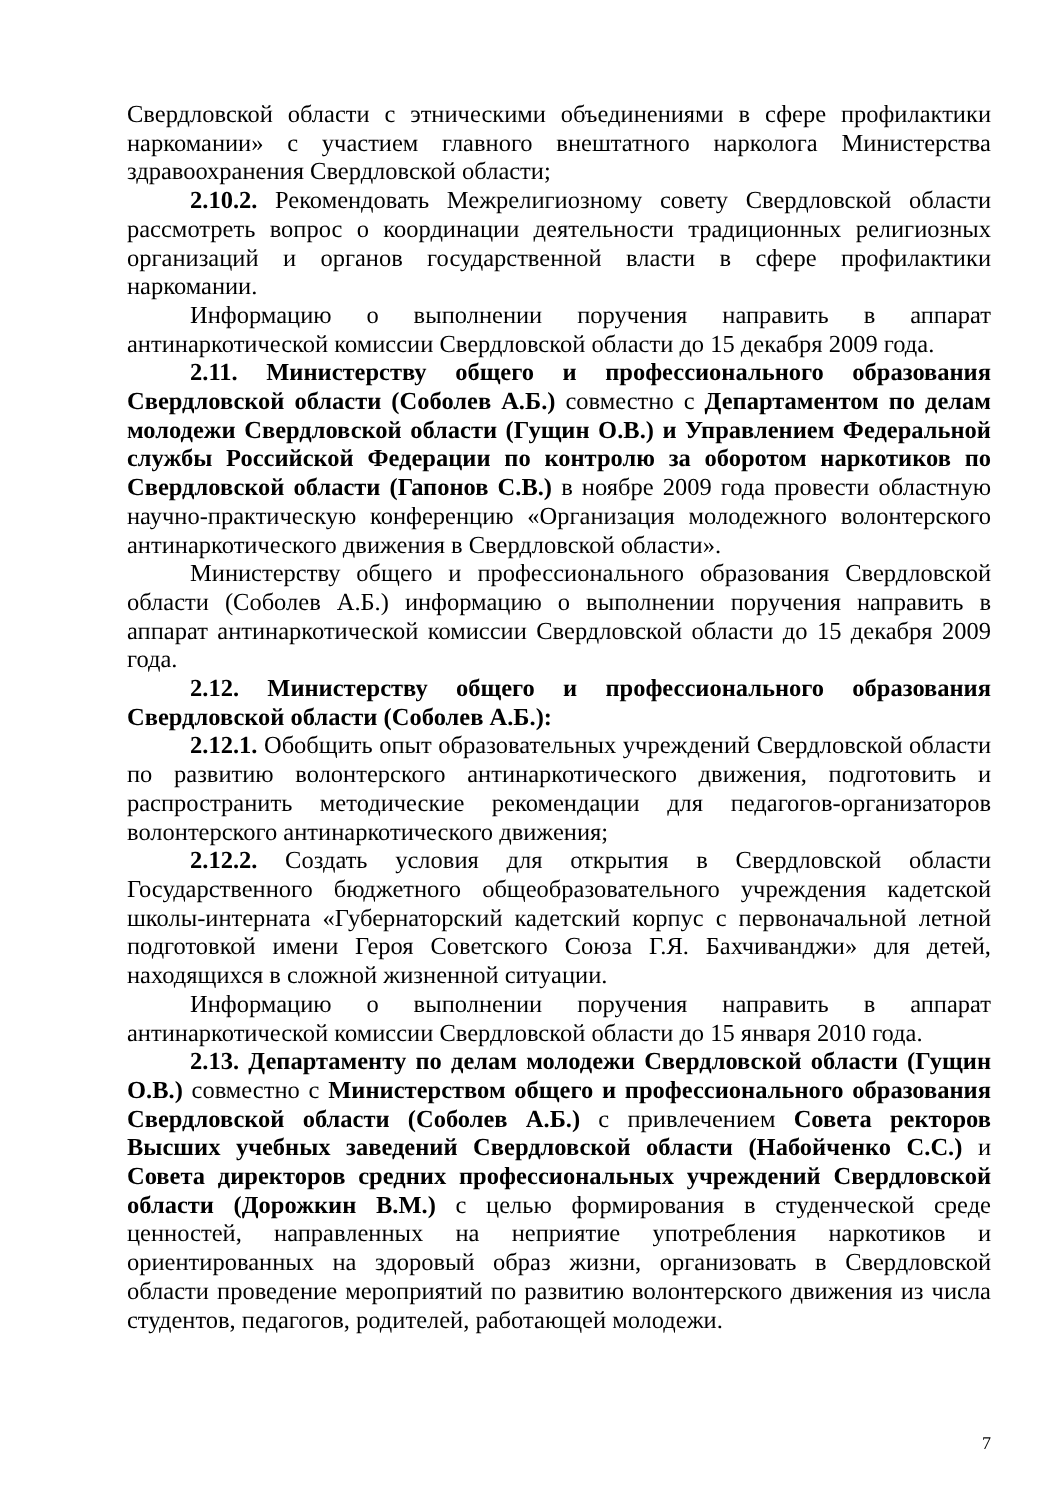Свердловской области с этническими объединениями в сфере профилактики наркомании» с участием главного внештатного нарколога Министерства здравоохранения Свердловской области;
2.10.2. Рекомендовать Межрелигиозному совету Свердловской области рассмотреть вопрос о координации деятельности традиционных религиозных организаций и органов государственной власти в сфере профилактики наркомании.
Информацию о выполнении поручения направить в аппарат антинаркотической комиссии Свердловской области до 15 декабря 2009 года.
2.11. Министерству общего и профессионального образования Свердловской области (Соболев А.Б.) совместно с Департаментом по делам молодежи Свердловской области (Гущин О.В.) и Управлением Федеральной службы Российской Федерации по контролю за оборотом наркотиков по Свердловской области (Гапонов С.В.) в ноябре 2009 года провести областную научно-практическую конференцию «Организация молодежного волонтерского антинаркотического движения в Свердловской области».
Министерству общего и профессионального образования Свердловской области (Соболев А.Б.) информацию о выполнении поручения направить в аппарат антинаркотической комиссии Свердловской области до 15 декабря 2009 года.
2.12. Министерству общего и профессионального образования Свердловской области (Соболев А.Б.):
2.12.1. Обобщить опыт образовательных учреждений Свердловской области по развитию волонтерского антинаркотического движения, подготовить и распространить методические рекомендации для педагогов-организаторов волонтерского антинаркотического движения;
2.12.2. Создать условия для открытия в Свердловской области Государственного бюджетного общеобразовательного учреждения кадетской школы-интерната «Губернаторский кадетский корпус с первоначальной летной подготовкой имени Героя Советского Союза Г.Я. Бахчиванджи» для детей, находящихся в сложной жизненной ситуации.
Информацию о выполнении поручения направить в аппарат антинаркотической комиссии Свердловской области до 15 января 2010 года.
2.13. Департаменту по делам молодежи Свердловской области (Гущин О.В.) совместно с Министерством общего и профессионального образования Свердловской области (Соболев А.Б.) с привлечением Совета ректоров Высших учебных заведений Свердловской области (Набойченко С.С.) и Совета директоров средних профессиональных учреждений Свердловской области (Дорожкин В.М.) с целью формирования в студенческой среде ценностей, направленных на неприятие употребления наркотиков и ориентированных на здоровый образ жизни, организовать в Свердловской области проведение мероприятий по развитию волонтерского движения из числа студентов, педагогов, родителей, работающей молодежи.
7